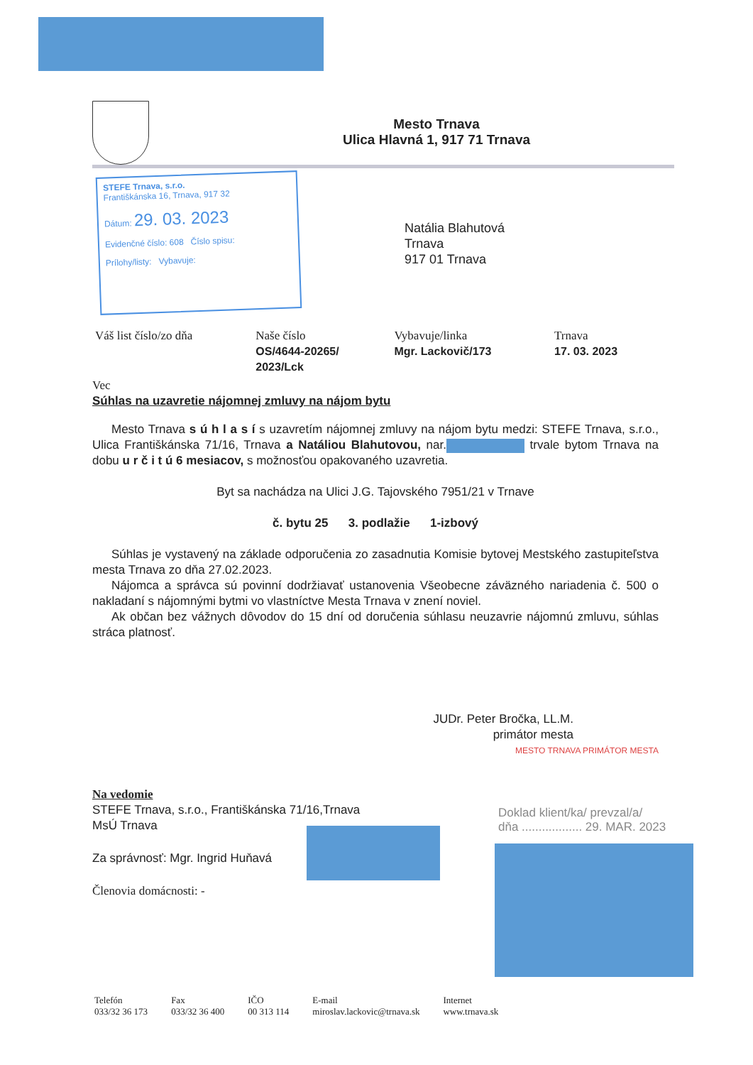Mesto Trnava
Ulica Hlavná 1, 917 71 Trnava
STEFE Trnava, s.r.o.
Františkánska 16, Trnava, 917 32
Dátum: 29. 03. 2023
Evidenčné číslo: 608 Číslo spisu:
Prílohy/listy: Vybavuje:
Natália Blahutová
Trnava
917 01 Trnava
| Váš list číslo/zo dňa | Naše číslo OS/4644-20265/ 2023/Lck | Vybavuje/linka Mgr. Lackovič/173 | Trnava 17. 03. 2023 |
Vec
Súhlas na uzavretie nájomnej zmluvy na nájom bytu
Mesto Trnava s ú h l a s í s uzavretím nájomnej zmluvy na nájom bytu medzi: STEFE Trnava, s.r.o., Ulica Františkánska 71/16, Trnava a Natáliou Blahutovou, nar. trvale bytom Trnava na dobu u r č i t ú 6 mesiacov, s možnosťou opakovaného uzavretia.
Byt sa nachádza na Ulici J.G. Tajovského 7951/21 v Trnave
č. bytu 25 3. podlažie 1-izbový
Súhlas je vystavený na základe odporučenia zo zasadnutia Komisie bytovej Mestského zastupiteľstva mesta Trnava zo dňa 27.02.2023.
Nájomca a správca sú povinní dodržiavať ustanovenia Všeobecne záväzného nariadenia č. 500 o nakladaní s nájomnými bytmi vo vlastníctve Mesta Trnava v znení noviel.
Ak občan bez vážnych dôvodov do 15 dní od doručenia súhlasu neuzavrie nájomnú zmluvu, súhlas stráca platnosť.
JUDr. Peter Bročka, LL.M.
primátor mesta
MESTO TRNAVA PRIMÁTOR MESTA
Na vedomie
STEFE Trnava, s.r.o., Františkánska 71/16,Trnava
MsÚ Trnava
Za správnosť: Mgr. Ingrid Huňavá
Členovia domácnosti: -
Doklad klient/ka/ prevzal/a/
dňa .................. 29. MAR. 2023
| Telefón 033/32 36 173 | Fax 033/32 36 400 | IČO 00 313 114 | E-mail miroslav.lackovic@trnava.sk | Internet www.trnava.sk |